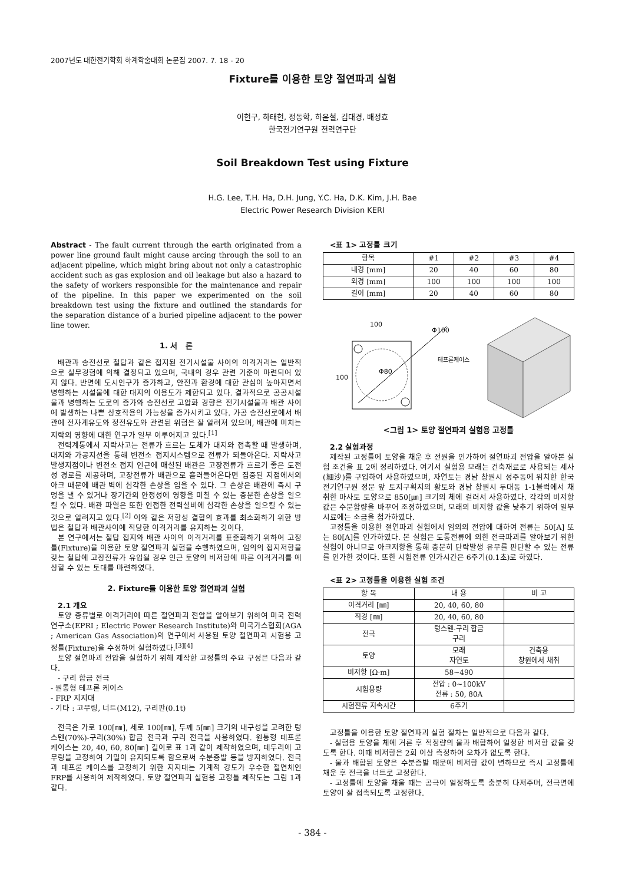2007년도 대한전기학회 하계학술대회 논문집 2007. 7. 18 - 20
Fixture를 이용한 토양 절연파괴 실험
이현구, 하태현, 정동학, 하윤철, 김대경, 배정효
한국전기연구원 전력연구단
Soil Breakdown Test using Fixture
H.G. Lee, T.H. Ha, D.H. Jung, Y.C. Ha, D.K. Kim, J.H. Bae
Electric Power Research Division KERI
Abstract - The fault current through the earth originated from a power line ground fault might cause arcing through the soil to an adjacent pipeline, which might bring about not only a catastrophic accident such as gas explosion and oil leakage but also a hazard to the safety of workers responsible for the maintenance and repair of the pipeline. In this paper we experimented on the soil breakdown test using the fixture and outlined the standards for the separation distance of a buried pipeline adjacent to the power line tower.
1. 서 론
배관과 송전선로 철탑과 같은 접지된 전기시설물 사이의 이격거리는 일반적으로 실무경험에 의해 결정되고 있으며, 국내의 경우 관련 기준이 마련되어 있지 않다. 반면에 도시인구가 증가하고, 안전과 환경에 대한 관심이 높아지면서 병행하는 시설물에 대한 대지의 이용도가 제한되고 있다. 결과적으로 공공시설물과 병행하는 도로의 증가와 송전선로 고압화 경향은 전기시설물과 배관 사이에 발생하는 나쁜 상호작용의 가능성을 증가시키고 있다. 가공 송전선로에서 배관에 전자계유도와 정전유도와 관련된 위험은 잘 알려져 있으며, 배관에 미치는 지락의 영향에 대한 연구가 일부 이루어지고 있다.<sup>[1]</sup>
전력계통에서 지락사고는 전류가 흐르는 도체가 대지와 접촉할 때 발생하며, 대지와 가공지선을 통해 변전소 접지시스템으로 전류가 되돌아온다. 지락사고 발생지점이나 변전소 접지 인근에 매설된 배관은 고장전류가 흐르기 좋은 도전성 경로를 제공하며, 고장전류가 배관으로 흘러들어온다면 집중된 지점에서의 아크 때문에 배관 벽에 심각한 손상을 입을 수 있다. 그 손상은 배관에 즉시 구멍을 낼 수 있거나 장기간의 안정성에 영향을 미칠 수 있는 충분한 손상을 일으킬 수 있다. 배관 파열은 또한 인접한 전력설비에 심각한 손상을 일으킬 수 있는 것으로 알려지고 있다.<sup>[2]</sup> 이와 같은 저항성 결합의 효과를 최소화하기 위한 방법은 철탑과 배관사이에 적당한 이격거리를 유지하는 것이다.
본 연구에서는 철탑 접지와 배관 사이의 이격거리를 표준화하기 위하여 고정틀(Fixture)을 이용한 토양 절연파괴 실험을 수행하였으며, 임의의 접지저항을 갖는 철탑에 고장전류가 유입될 경우 인근 토양의 비저항에 따른 이격거리를 예상할 수 있는 토대를 마련하였다.
2. Fixture를 이용한 토양 절연파괴 실험
2.1 개요
토양 종류별로 이격거리에 따른 절연파괴 전압을 알아보기 위하여 미국 전력연구소(EPRI ; Electric Power Research Institute)와 미국가스협회(AGA ; American Gas Association)의 연구에서 사용된 토양 절연파괴 시험용 고정틀(Fixture)을 수정하여 실험하였다.<sup>[3][4]</sup>
토양 절연파괴 전압을 실험하기 위해 제작한 고정틀의 주요 구성은 다음과 같다.
- 구리 합금 전극
- 원통형 테프론 케이스
- FRP 지지대
- 기타 : 고무링, 너트(M12), 구리판(0.1t)
전극은 가로 100[㎜], 세로 100[㎜], 두께 5[㎜] 크기의 내구성을 고려한 텅스텐(70%)-구리(30%) 합금 전극과 구리 전극을 사용하였다. 원통형 테프론 케이스는 20, 40, 60, 80[㎜] 길이로 표 1과 같이 제작하였으며, 테두리에 고무링을 고정하여 기밀이 유지되도록 함으로써 수분증발 등을 방지하였다. 전극과 테프론 케이스를 고정하기 위한 지지대는 기계적 강도가 우수한 절연체인 FRP를 사용하여 제작하였다. 토양 절연파괴 실험용 고정틀 제작도는 그림 1과 같다.
<표 1> 고정틀 크기
| 항목 | #1 | #2 | #3 | #4 |
| --- | --- | --- | --- | --- |
| 내경 [mm] | 20 | 40 | 60 | 80 |
| 외경 [mm] | 100 | 100 | 100 | 100 |
| 길이 [mm] | 20 | 40 | 60 | 80 |
100
Φ100
Φ80
테프론케이스
100
<그림 1> 토양 절연파괴 실험용 고정틀
2.2 실험과정
제작된 고정틀에 토양을 채운 후 전원을 인가하여 절연파괴 전압을 알아본 실험 조건을 표 2에 정리하였다. 여기서 실험용 모래는 건축재료로 사용되는 세사(細沙)를 구입하여 사용하였으며, 자연토는 경남 창원시 성주동에 위치한 한국전기연구원 정문 앞 토지구획지의 황토와 경남 창원시 두대동 1-1블럭에서 채취한 마사토 토양으로 850[㎛] 크기의 체에 걸러서 사용하였다. 각각의 비저항 값은 수분함량을 바꾸어 조정하였으며, 모래의 비저항 값을 낮추기 위하여 일부 시료에는 소금을 첨가하였다.
고정틀을 이용한 절연파괴 실험에서 임의의 전압에 대하여 전류는 50[A] 또는 80[A]를 인가하였다. 본 실험은 도통전류에 의한 전극파괴를 알아보기 위한 실험이 아니므로 아크저항을 통해 충분히 단락발생 유무를 판단할 수 있는 전류를 인가한 것이다. 또한 시험전류 인가시간은 6주기(0.1초)로 하였다.
<표 2> 고정틀을 이용한 실험 조건
| 항 목 | 내 용 | 비 고 |
| --- | --- | --- |
| 이격거리 [㎜] | 20, 40, 60, 80 | |
| 직경 [㎜] | 20, 40, 60, 80 | |
| 전극 | 텅스텐-구리 합금 구리 | |
| 토양 | 모래 자연토 | 건축용 창원에서 채취 |
| 비저항 [Ω·m] | 58~490 | |
| 시험용량 | 전압 : 0~100kV 전류 : 50, 80A | |
| 시험전류 지속시간 | 6주기 | |
고정틀을 이용한 토양 절연파괴 실험 절차는 일반적으로 다음과 같다.
- 실험용 토양을 체에 거른 후 적정량의 물과 배합하여 일정한 비저항 값을 갖도록 한다. 이때 비저항은 2회 이상 측정하여 오차가 없도록 한다.
- 물과 배합된 토양은 수분증발 때문에 비저항 값이 변하므로 즉시 고정틀에 채운 후 전극을 너트로 고정한다.
- 고정틀에 토양을 채울 때는 공극이 일정하도록 충분히 다져주며, 전극면에 토양이 잘 접촉되도록 고정한다.
- 384 -